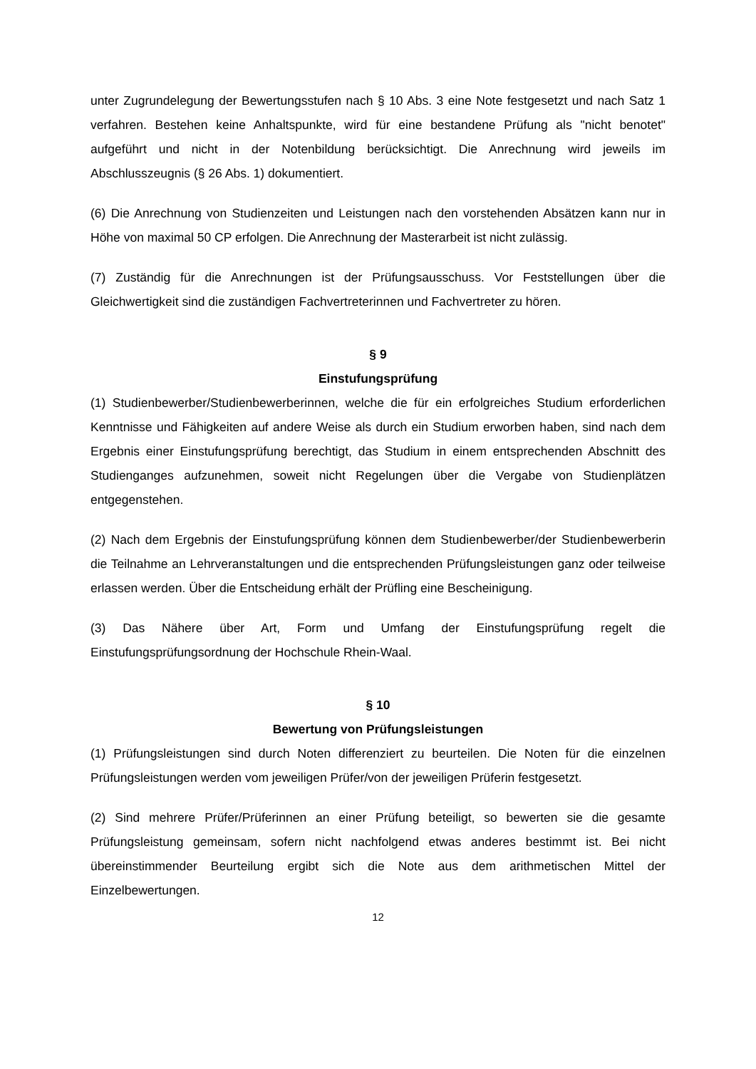unter Zugrundelegung der Bewertungsstufen nach § 10 Abs. 3 eine Note festgesetzt und nach Satz 1 verfahren. Bestehen keine Anhaltspunkte, wird für eine bestandene Prüfung als "nicht benotet" aufgeführt und nicht in der Notenbildung berücksichtigt. Die Anrechnung wird jeweils im Abschlusszeugnis (§ 26 Abs. 1) dokumentiert.
(6) Die Anrechnung von Studienzeiten und Leistungen nach den vorstehenden Absätzen kann nur in Höhe von maximal 50 CP erfolgen. Die Anrechnung der Masterarbeit ist nicht zulässig.
(7) Zuständig für die Anrechnungen ist der Prüfungsausschuss. Vor Feststellungen über die Gleichwertigkeit sind die zuständigen Fachvertreterinnen und Fachvertreter zu hören.
§ 9
Einstufungsprüfung
(1) Studienbewerber/Studienbewerberinnen, welche die für ein erfolgreiches Studium erforderlichen Kenntnisse und Fähigkeiten auf andere Weise als durch ein Studium erworben haben, sind nach dem Ergebnis einer Einstufungsprüfung berechtigt, das Studium in einem entsprechenden Abschnitt des Studienganges aufzunehmen, soweit nicht Regelungen über die Vergabe von Studienplätzen entgegenstehen.
(2) Nach dem Ergebnis der Einstufungsprüfung können dem Studienbewerber/der Studienbewerberin die Teilnahme an Lehrveranstaltungen und die entsprechenden Prüfungsleistungen ganz oder teilweise erlassen werden. Über die Entscheidung erhält der Prüfling eine Bescheinigung.
(3) Das Nähere über Art, Form und Umfang der Einstufungsprüfung regelt die Einstufungsprüfungsordnung der Hochschule Rhein-Waal.
§ 10
Bewertung von Prüfungsleistungen
(1) Prüfungsleistungen sind durch Noten differenziert zu beurteilen. Die Noten für die einzelnen Prüfungsleistungen werden vom jeweiligen Prüfer/von der jeweiligen Prüferin festgesetzt.
(2) Sind mehrere Prüfer/Prüferinnen an einer Prüfung beteiligt, so bewerten sie die gesamte Prüfungsleistung gemeinsam, sofern nicht nachfolgend etwas anderes bestimmt ist. Bei nicht übereinstimmender Beurteilung ergibt sich die Note aus dem arithmetischen Mittel der Einzelbewertungen.
12